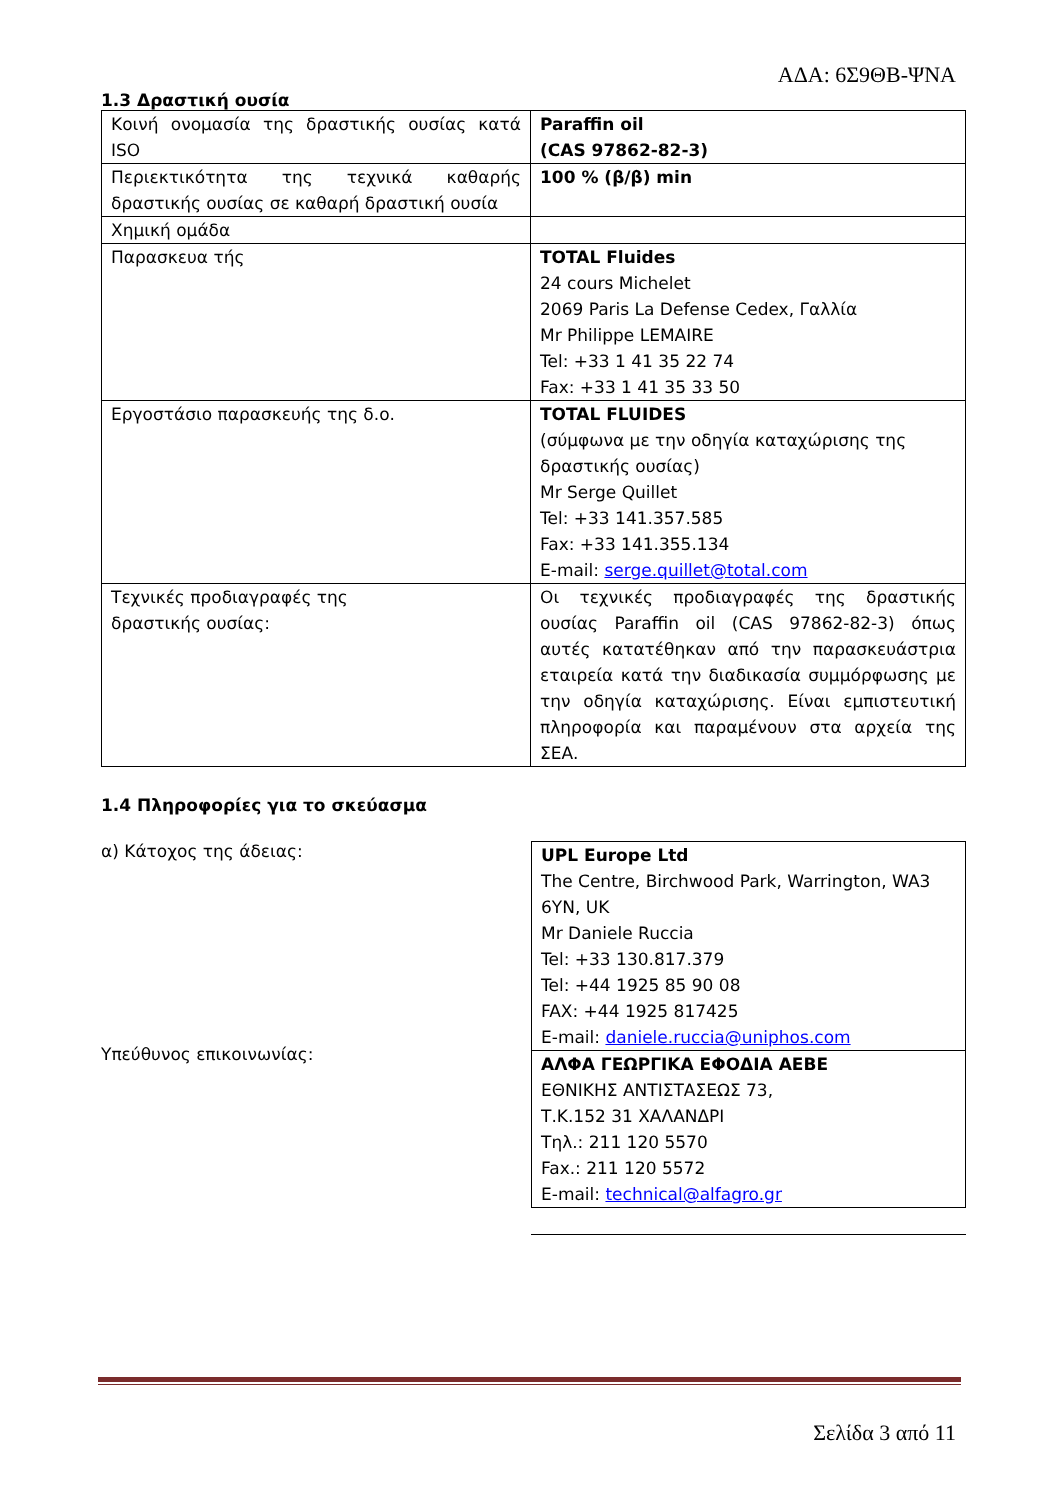ΑΔΑ: 6Σ9ΘΒ-ΨΝΑ
1.3 Δραστική ουσία
| Κοινή ονομασία της δραστικής ουσίας κατά ISO | Paraffin oil (CAS 97862-82-3) |
| Περιεκτικότητα της τεχνικά καθαρής δραστικής ουσίας σε καθαρή δραστική ουσία | 100 % (β/β) min |
| Χημική ομάδα | |
| Παρασκευα τής | TOTAL Fluides 24 cours Michelet 2069 Paris La Defense Cedex, Γαλλία Mr Philippe LEMAIRE Tel: +33 1 41 35 22 74 Fax: +33 1 41 35 33 50 |
| Εργοστάσιο παρασκευής της δ.ο. | TOTAL FLUIDES (σύμφωνα με την οδηγία καταχώρισης της δραστικής ουσίας) Mr Serge Quillet Tel: +33 141.357.585 Fax: +33 141.355.134 E-mail: serge.quillet@total.com |
| Τεχνικές προδιαγραφές της δραστικής ουσίας: | Οι τεχνικές προδιαγραφές της δραστικής ουσίας Paraffin oil (CAS 97862-82-3) όπως αυτές κατατέθηκαν από την παρασκευάστρια εταιρεία κατά την διαδικασία συμμόρφωσης με την οδηγία καταχώρισης. Είναι εμπιστευτική πληροφορία και παραμένουν στα αρχεία της ΣΕΑ. |
1.4 Πληροφορίες για το σκεύασμα
α) Κάτοχος της άδειας:
Υπεύθυνος επικοινωνίας:
| UPL Europe Ltd The Centre, Birchwood Park, Warrington, WA3 6YN, UK Mr Daniele Ruccia Tel: +33 130.817.379 Tel: +44 1925 85 90 08 FAX: +44 1925 817425 E-mail: daniele.ruccia@uniphos.com |
| ΑΛΦΑ ΓΕΩΡΓΙΚΑ ΕΦΟΔΙΑ ΑΕΒΕ ΕΘΝΙΚΗΣ ΑΝΤΙΣΤΑΣΕΩΣ 73, Τ.Κ.152 31 ΧΑΛΑΝΔΡΙ Τηλ.: 211 120 5570 Fax.: 211 120 5572 E-mail: technical@alfagro.gr |
Σελίδα 3 από 11